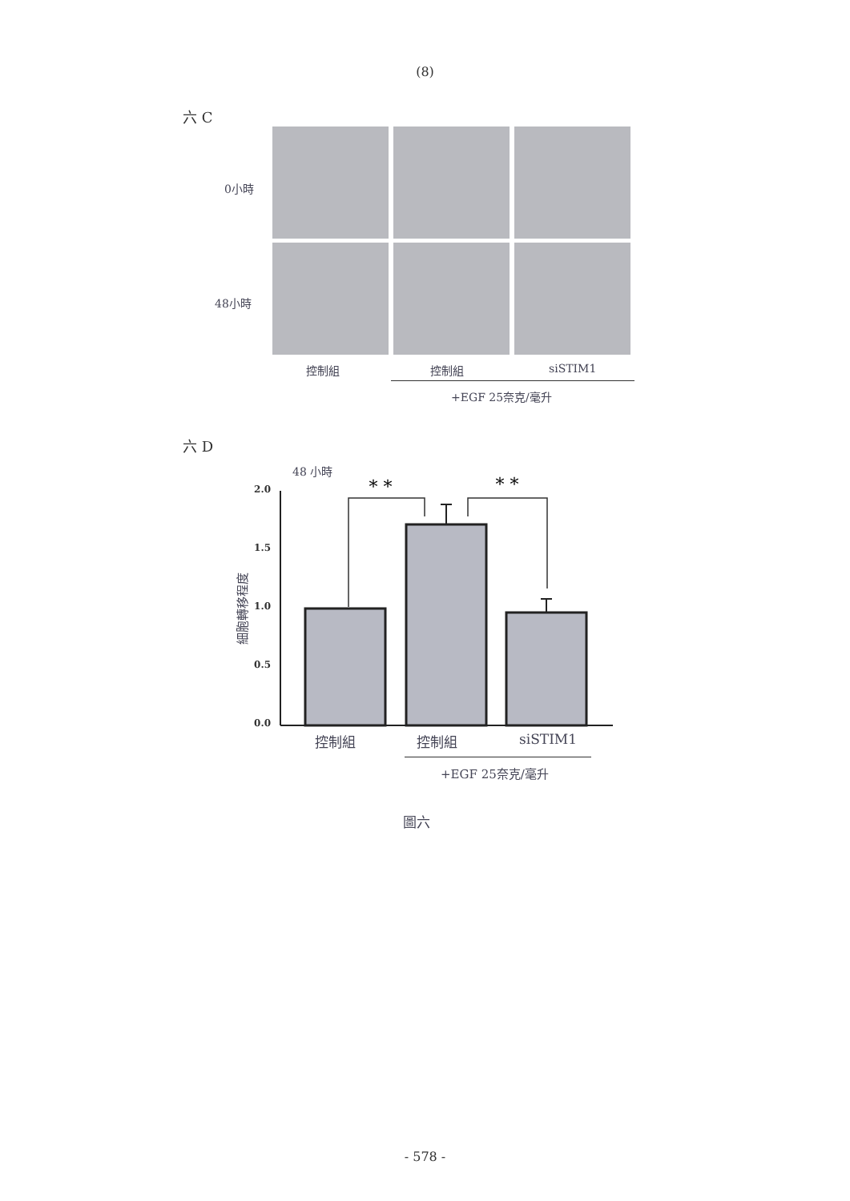(8)
六 C
0小時
48小時
控制組 控制組 siSTIM1
+EGF 25奈克/毫升
六 D
48 小時
2.0
1.5
1.0
0.5
0.0
細胞轉移程度
* *
* *
控制組 控制組 siSTIM1
+EGF 25奈克/毫升
圖六
- 578 -